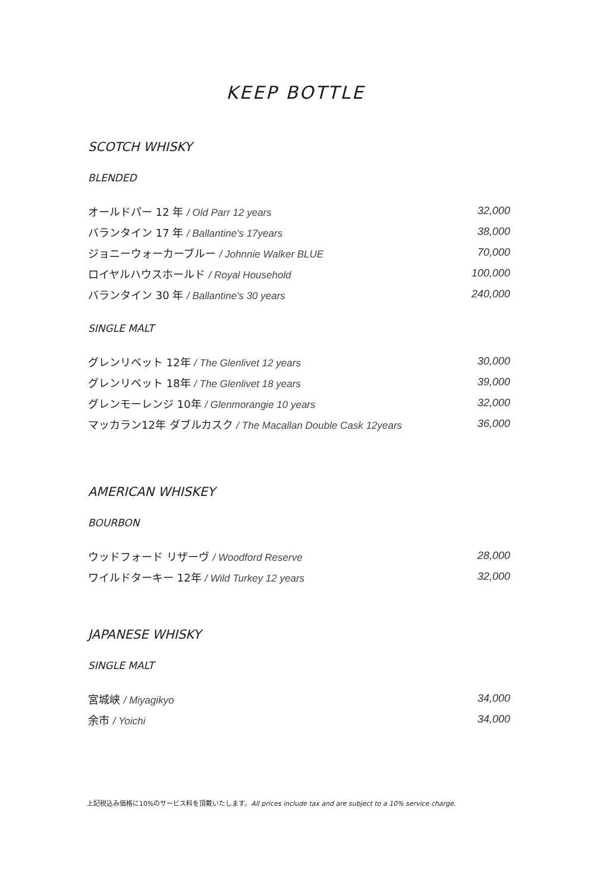KEEP BOTTLE
SCOTCH WHISKY
BLENDED
| オールドパー 12 年 / Old Parr 12 years | 32,000 |
| バランタイン 17 年 / Ballantine's 17years | 38,000 |
| ジョニーウォーカーブルー / Johnnie Walker BLUE | 70,000 |
| ロイヤルハウスホールド / Royal Household | 100,000 |
| バランタイン 30 年 / Ballantine's 30 years | 240,000 |
SINGLE MALT
| グレンリベット 12年 / The Glenlivet 12 years | 30,000 |
| グレンリベット 18年 / The Glenlivet 18 years | 39,000 |
| グレンモーレンジ 10年 / Glenmorangie 10 years | 32,000 |
| マッカラン12年 ダブルカスク / The Macallan Double Cask 12years | 36,000 |
AMERICAN WHISKEY
BOURBON
| ウッドフォード リザーヴ / Woodford Reserve | 28,000 |
| ワイルドターキー 12年 / Wild Turkey 12 years | 32,000 |
JAPANESE WHISKY
SINGLE MALT
| 宮城峡 / Miyagikyo | 34,000 |
| 余市 / Yoichi | 34,000 |
上記税込み価格に10%のサービス料を頂戴いたします。All prices include tax and are subject to a 10% service charge.